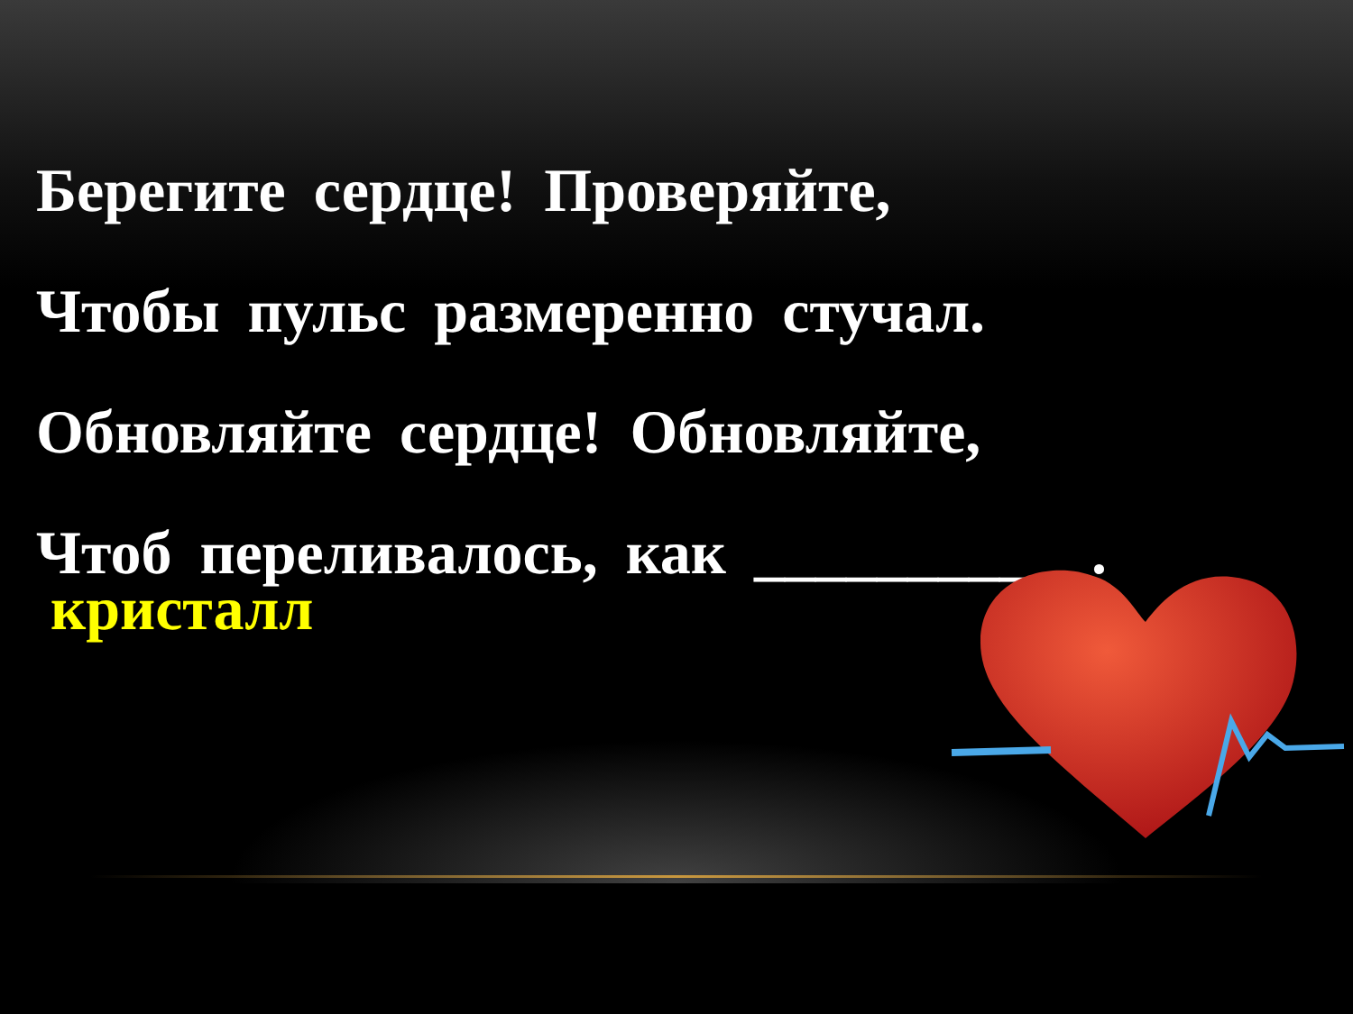Берегите сердце! Проверяйте,
Чтобы пульс размеренно стучал.
Обновляйте сердце! Обновляйте,
Чтоб переливалось, как ___________.
кристалл